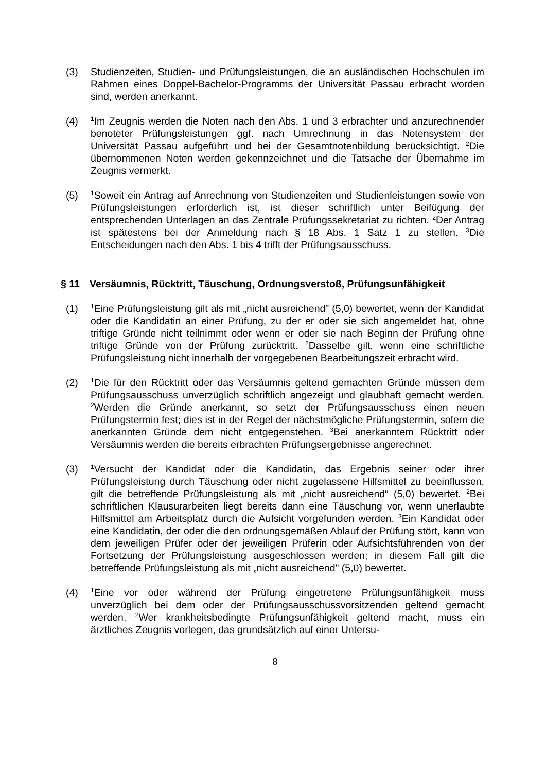(3) Studienzeiten, Studien- und Prüfungsleistungen, die an ausländischen Hochschulen im Rahmen eines Doppel-Bachelor-Programms der Universität Passau erbracht worden sind, werden anerkannt.
(4) <sup>1</sup>Im Zeugnis werden die Noten nach den Abs. 1 und 3 erbrachter und anzurechnender benoteter Prüfungsleistungen ggf. nach Umrechnung in das Notensystem der Universität Passau aufgeführt und bei der Gesamtnotenbildung berücksichtigt. <sup>2</sup>Die übernommenen Noten werden gekennzeichnet und die Tatsache der Übernahme im Zeugnis vermerkt.
(5) <sup>1</sup>Soweit ein Antrag auf Anrechnung von Studienzeiten und Studienleistungen sowie von Prüfungsleistungen erforderlich ist, ist dieser schriftlich unter Beifügung der entsprechenden Unterlagen an das Zentrale Prüfungssekretariat zu richten. <sup>2</sup>Der Antrag ist spätestens bei der Anmeldung nach § 18 Abs. 1 Satz 1 zu stellen. <sup>3</sup>Die Entscheidungen nach den Abs. 1 bis 4 trifft der Prüfungsausschuss.
§ 11 Versäumnis, Rücktritt, Täuschung, Ordnungsverstoß, Prüfungsunfähigkeit
(1) <sup>1</sup>Eine Prüfungsleistung gilt als mit „nicht ausreichend" (5,0) bewertet, wenn der Kandidat oder die Kandidatin an einer Prüfung, zu der er oder sie sich angemeldet hat, ohne triftige Gründe nicht teilnimmt oder wenn er oder sie nach Beginn der Prüfung ohne triftige Gründe von der Prüfung zurücktritt. <sup>2</sup>Dasselbe gilt, wenn eine schriftliche Prüfungsleistung nicht innerhalb der vorgegebenen Bearbeitungszeit erbracht wird.
(2) <sup>1</sup>Die für den Rücktritt oder das Versäumnis geltend gemachten Gründe müssen dem Prüfungsausschuss unverzüglich schriftlich angezeigt und glaubhaft gemacht werden. <sup>2</sup>Werden die Gründe anerkannt, so setzt der Prüfungsausschuss einen neuen Prüfungstermin fest; dies ist in der Regel der nächstmögliche Prüfungstermin, sofern die anerkannten Gründe dem nicht entgegenstehen. <sup>3</sup>Bei anerkanntem Rücktritt oder Versäumnis werden die bereits erbrachten Prüfungsergebnisse angerechnet.
(3) <sup>1</sup>Versucht der Kandidat oder die Kandidatin, das Ergebnis seiner oder ihrer Prüfungsleistung durch Täuschung oder nicht zugelassene Hilfsmittel zu beeinflussen, gilt die betreffende Prüfungsleistung als mit „nicht ausreichend“ (5,0) bewertet. <sup>2</sup>Bei schriftlichen Klausurarbeiten liegt bereits dann eine Täuschung vor, wenn unerlaubte Hilfsmittel am Arbeitsplatz durch die Aufsicht vorgefunden werden. <sup>3</sup>Ein Kandidat oder eine Kandidatin, der oder die den ordnungsgemäßen Ablauf der Prüfung stört, kann von dem jeweiligen Prüfer oder der jeweiligen Prüferin oder Aufsichtsführenden von der Fortsetzung der Prüfungsleistung ausgeschlossen werden; in diesem Fall gilt die betreffende Prüfungsleistung als mit „nicht ausreichend" (5,0) bewertet.
(4) <sup>1</sup>Eine vor oder während der Prüfung eingetretene Prüfungsunfähigkeit muss unverzüglich bei dem oder der Prüfungsausschussvorsitzenden geltend gemacht werden. <sup>2</sup>Wer krankheitsbedingte Prüfungsunfähigkeit geltend macht, muss ein ärztliches Zeugnis vorlegen, das grundsätzlich auf einer Untersu-
8